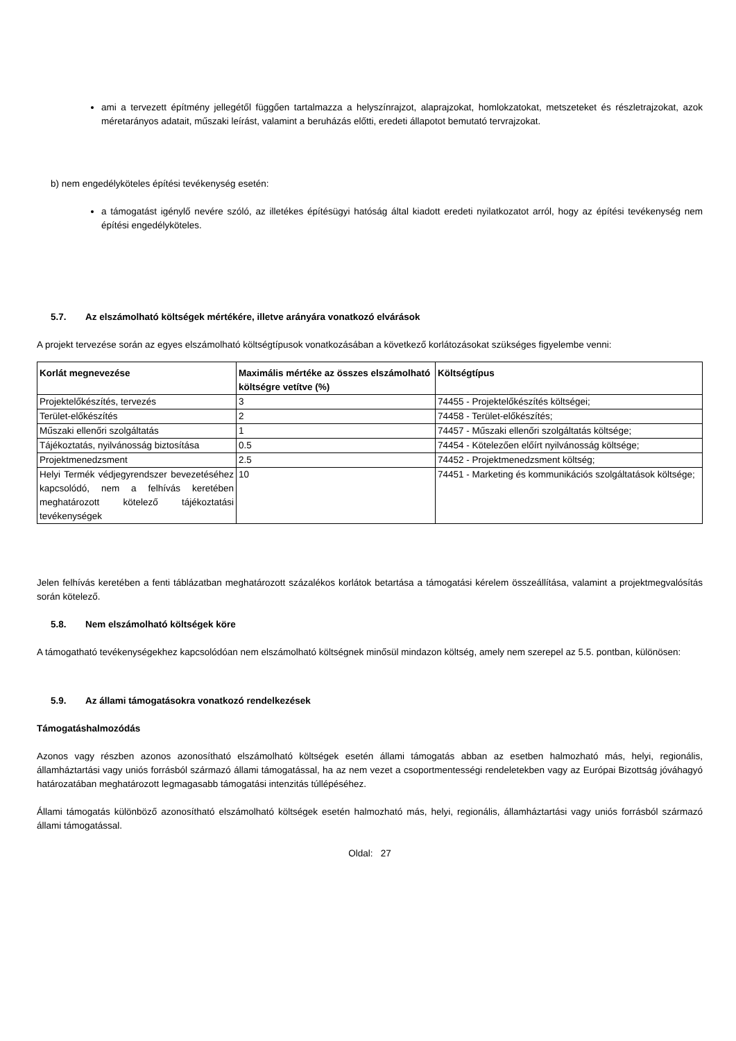ami a tervezett építmény jellegétől függően tartalmazza a helyszínrajzot, alaprajzokat, homlokzatokat, metszeteket és részletrajzokat, azok méretarányos adatait, műszaki leírást, valamint a beruházás előtti, eredeti állapotot bemutató tervrajzokat.
b) nem engedélyköteles építési tevékenység esetén:
a támogatást igénylő nevére szóló, az illetékes építésügyi hatóság által kiadott eredeti nyilatkozatot arról, hogy az építési tevékenység nem építési engedélyköteles.
5.7. Az elszámolható költségek mértékére, illetve arányára vonatkozó elvárások
A projekt tervezése során az egyes elszámolható költségtípusok vonatkozásában a következő korlátozásokat szükséges figyelembe venni:
| Korlát megnevezése | Maximális mértéke az összes elszámolható költségre vetítve (%) | Költségtípus |
| --- | --- | --- |
| Projektelőkészítés, tervezés | 3 | 74455 - Projektelőkészítés költségei; |
| Terület-előkészítés | 2 | 74458 - Terület-előkészítés; |
| Műszaki ellenőri szolgáltatás | 1 | 74457 - Műszaki ellenőri szolgáltatás költsége; |
| Tájékoztatás, nyilvánosság biztosítása | 0.5 | 74454 - Kötelezően előírt nyilvánosság költsége; |
| Projektmenedzsment | 2.5 | 74452 - Projektmenedzsment költség; |
| Helyi Termék védjegyrendszer bevezetéséhez kapcsolódó, nem a felhívás keretében meghatározott kötelező tájékoztatási tevékenységek | 10 | 74451 - Marketing és kommunikációs szolgáltatások költsége; |
Jelen felhívás keretében a fenti táblázatban meghatározott százalékos korlátok betartása a támogatási kérelem összeállítása, valamint a projektmegvalósítás során kötelező.
5.8. Nem elszámolható költségek köre
A támogatható tevékenységekhez kapcsolódóan nem elszámolható költségnek minősül mindazon költség, amely nem szerepel az 5.5. pontban, különösen:
5.9. Az állami támogatásokra vonatkozó rendelkezések
Támogatáshalmozódás
Azonos vagy részben azonos azonosítható elszámolható költségek esetén állami támogatás abban az esetben halmozható más, helyi, regionális, államháztartási vagy uniós forrásból származó állami támogatással, ha az nem vezet a csoportmentességi rendeletekben vagy az Európai Bizottság jóváhagyó határozatában meghatározott legmagasabb támogatási intenzitás túllépéséhez.
Állami támogatás különböző azonosítható elszámolható költségek esetén halmozható más, helyi, regionális, államháztartási vagy uniós forrásból származó állami támogatással.
Oldal: 27